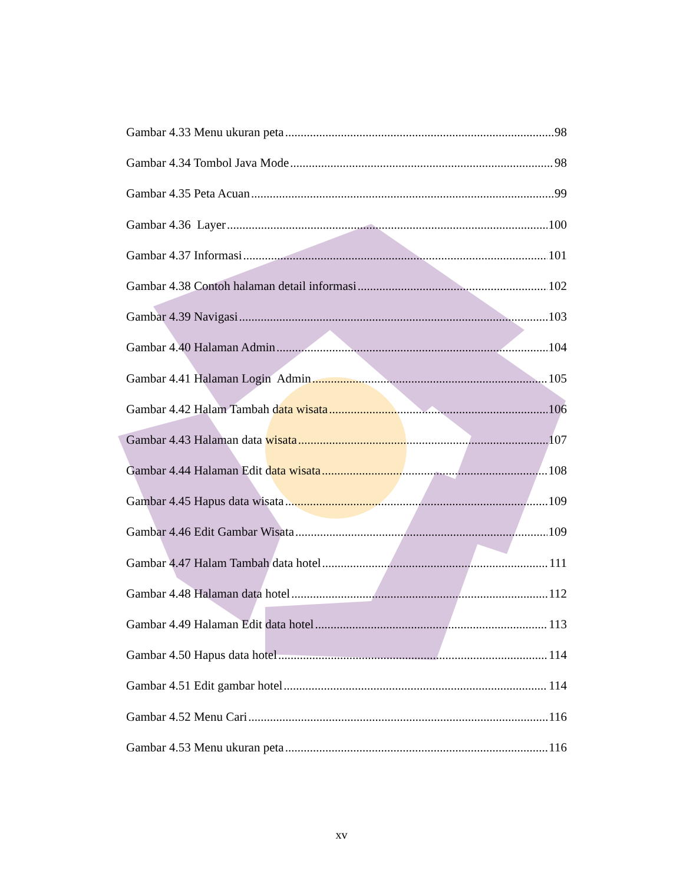Gambar 4.33 Menu ukuran peta 98
Gambar 4.34 Tombol Java Mode 98
Gambar 4.35 Peta Acuan 99
Gambar 4.36 Layer 100
Gambar 4.37 Informasi 101
Gambar 4.38 Contoh halaman detail informasi 102
Gambar 4.39 Navigasi 103
Gambar 4.40 Halaman Admin 104
Gambar 4.41 Halaman Login Admin 105
Gambar 4.42 Halam Tambah data wisata 106
Gambar 4.43 Halaman data wisata 107
Gambar 4.44 Halaman Edit data wisata 108
Gambar 4.45 Hapus data wisata 109
Gambar 4.46 Edit Gambar Wisata 109
Gambar 4.47 Halam Tambah data hotel 111
Gambar 4.48 Halaman data hotel 112
Gambar 4.49 Halaman Edit data hotel 113
Gambar 4.50 Hapus data hotel 114
Gambar 4.51 Edit gambar hotel 114
Gambar 4.52 Menu Cari 116
Gambar 4.53 Menu ukuran peta 116
xv